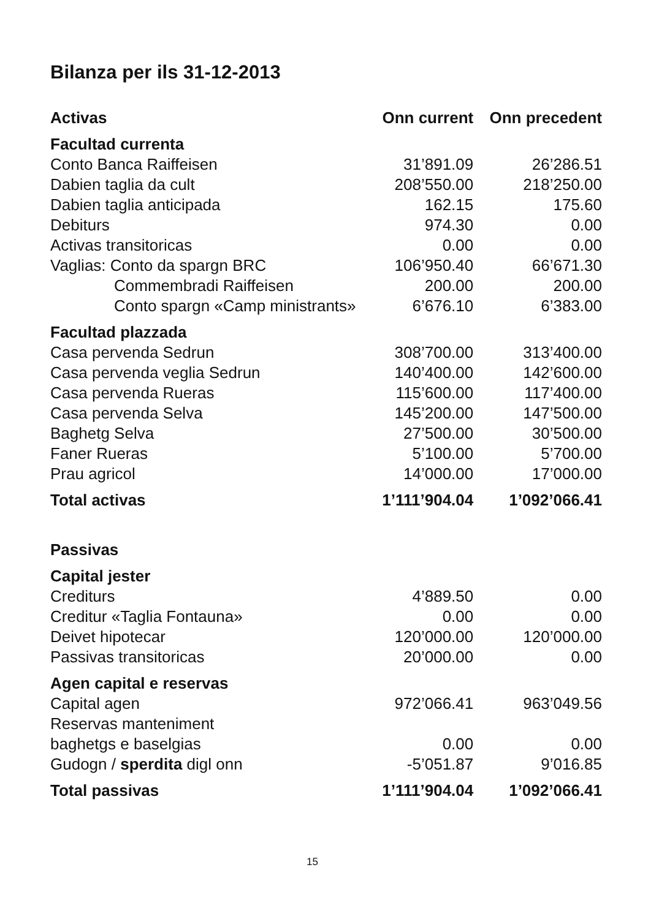Bilanza per ils 31-12-2013
| Activas | Onn current | Onn precedent |
| --- | --- | --- |
| Facultad currenta | | |
| Conto Banca Raiffeisen | 31’891.09 | 26’286.51 |
| Dabien taglia da cult | 208’550.00 | 218’250.00 |
| Dabien taglia anticipada | 162.15 | 175.60 |
| Debiturs | 974.30 | 0.00 |
| Activas transitoricas | 0.00 | 0.00 |
| Vaglias: Conto da spargn BRC | 106’950.40 | 66’671.30 |
| Commembradi Raiffeisen | 200.00 | 200.00 |
| Conto spargn «Camp ministrants» | 6’676.10 | 6’383.00 |
| Facultad plazzada | | |
| Casa pervenda Sedrun | 308’700.00 | 313’400.00 |
| Casa pervenda veglia Sedrun | 140’400.00 | 142’600.00 |
| Casa pervenda Rueras | 115’600.00 | 117’400.00 |
| Casa pervenda Selva | 145’200.00 | 147’500.00 |
| Baghetg Selva | 27’500.00 | 30’500.00 |
| Faner Rueras | 5’100.00 | 5’700.00 |
| Prau agricol | 14’000.00 | 17’000.00 |
| Total activas | 1’111’904.04 | 1’092’066.41 |
| Passivas | | |
| Capital jester | | |
| Crediturs | 4’889.50 | 0.00 |
| Creditur «Taglia Fontauna» | 0.00 | 0.00 |
| Deivet hipotecar | 120’000.00 | 120’000.00 |
| Passivas transitoricas | 20’000.00 | 0.00 |
| Agen capital e reservas | | |
| Capital agen | 972’066.41 | 963’049.56 |
| Reservas manteniment | | |
| baghetgs e baselgias | 0.00 | 0.00 |
| Gudogn / sperdita digl onn | -5’051.87 | 9’016.85 |
| Total passivas | 1’111’904.04 | 1’092’066.41 |
15